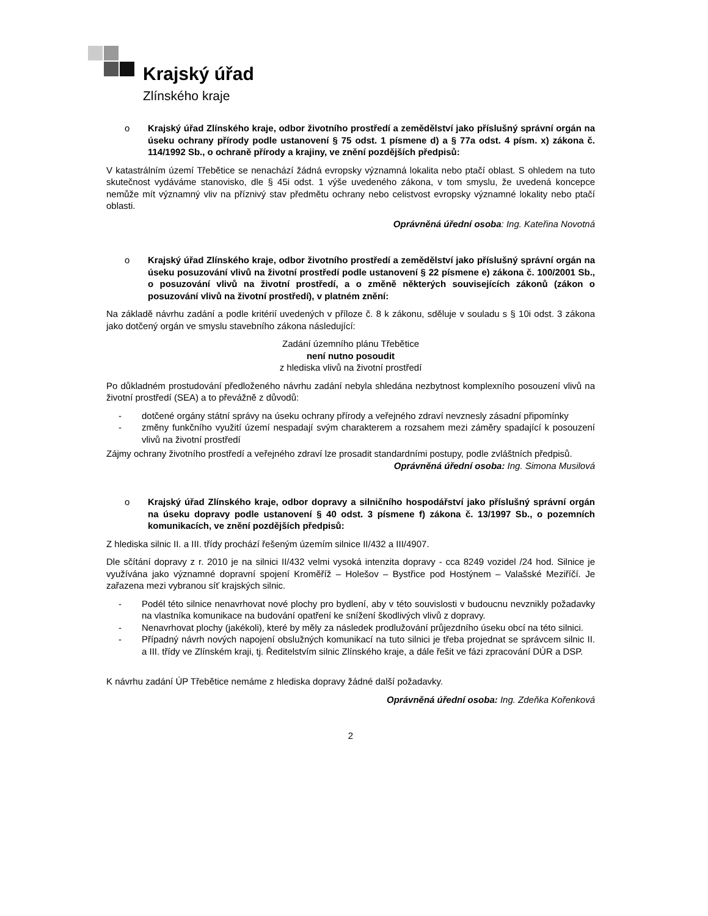Krajský úřad
Zlínského kraje
o Krajský úřad Zlínského kraje, odbor životního prostředí a zemědělství jako příslušný správní orgán na úseku ochrany přírody podle ustanovení § 75 odst. 1 písmene d) a § 77a odst. 4 písm. x) zákona č. 114/1992 Sb., o ochraně přírody a krajiny, ve znění pozdějších předpisů:
V katastrálním území Třebětice se nenachází žádná evropsky významná lokalita nebo ptačí oblast. S ohledem na tuto skutečnost vydáváme stanovisko, dle § 45i odst. 1 výše uvedeného zákona, v tom smyslu, že uvedená koncepce nemůže mít významný vliv na příznivý stav předmětu ochrany nebo celistvost evropsky významné lokality nebo ptačí oblasti.
Oprávněná úřední osoba: Ing. Kateřina Novotná
o Krajský úřad Zlínského kraje, odbor životního prostředí a zemědělství jako příslušný správní orgán na úseku posuzování vlivů na životní prostředí podle ustanovení § 22 písmene e) zákona č. 100/2001 Sb., o posuzování vlivů na životní prostředí, a o změně některých souvisejících zákonů (zákon o posuzování vlivů na životní prostředí), v platném znění:
Na základě návrhu zadání a podle kritérií uvedených v příloze č. 8 k zákonu, sděluje v souladu s § 10i odst. 3 zákona jako dotčený orgán ve smyslu stavebního zákona následující:
Zadání územního plánu Třebětice
není nutno posoudit
z hlediska vlivů na životní prostředí
Po důkladném prostudování předloženého návrhu zadání nebyla shledána nezbytnost komplexního posouzení vlivů na životní prostředí (SEA) a to převážně z důvodů:
- dotčené orgány státní správy na úseku ochrany přírody a veřejného zdraví nevznesly zásadní připomínky
- změny funkčního využití území nespadají svým charakterem a rozsahem mezi záměry spadající k posouzení vlivů na životní prostředí
Zájmy ochrany životního prostředí a veřejného zdraví lze prosadit standardními postupy, podle zvláštních předpisů.
Oprávněná úřední osoba: Ing. Simona Musilová
o Krajský úřad Zlínského kraje, odbor dopravy a silničního hospodářství jako příslušný správní orgán na úseku dopravy podle ustanovení § 40 odst. 3 písmene f) zákona č. 13/1997 Sb., o pozemních komunikacích, ve znění pozdějších předpisů:
Z hlediska silnic II. a III. třídy prochází řešeným územím silnice II/432 a III/4907.
Dle sčítání dopravy z r. 2010 je na silnici II/432 velmi vysoká intenzita dopravy - cca 8249 vozidel /24 hod. Silnice je využívána jako významné dopravní spojení Kroměříž – Holešov – Bystřice pod Hostýnem – Valašské Meziříčí. Je zařazena mezi vybranou síť krajských silnic.
- Podél této silnice nenavrhovat nové plochy pro bydlení, aby v této souvislosti v budoucnu nevznikly požadavky na vlastníka komunikace na budování opatření ke snížení škodlivých vlivů z dopravy.
- Nenavrhovat plochy (jakékoli), které by měly za následek prodlužování průjezdního úseku obcí na této silnici.
- Případný návrh nových napojení obslužných komunikací na tuto silnici je třeba projednat se správcem silnic II. a III. třídy ve Zlínském kraji, tj. Ředitelstvím silnic Zlínského kraje, a dále řešit ve fázi zpracování DÚR a DSP.
K návrhu zadání ÚP Třebětice nemáme z hlediska dopravy žádné další požadavky.
Oprávněná úřední osoba: Ing. Zdeňka Kořenková
2